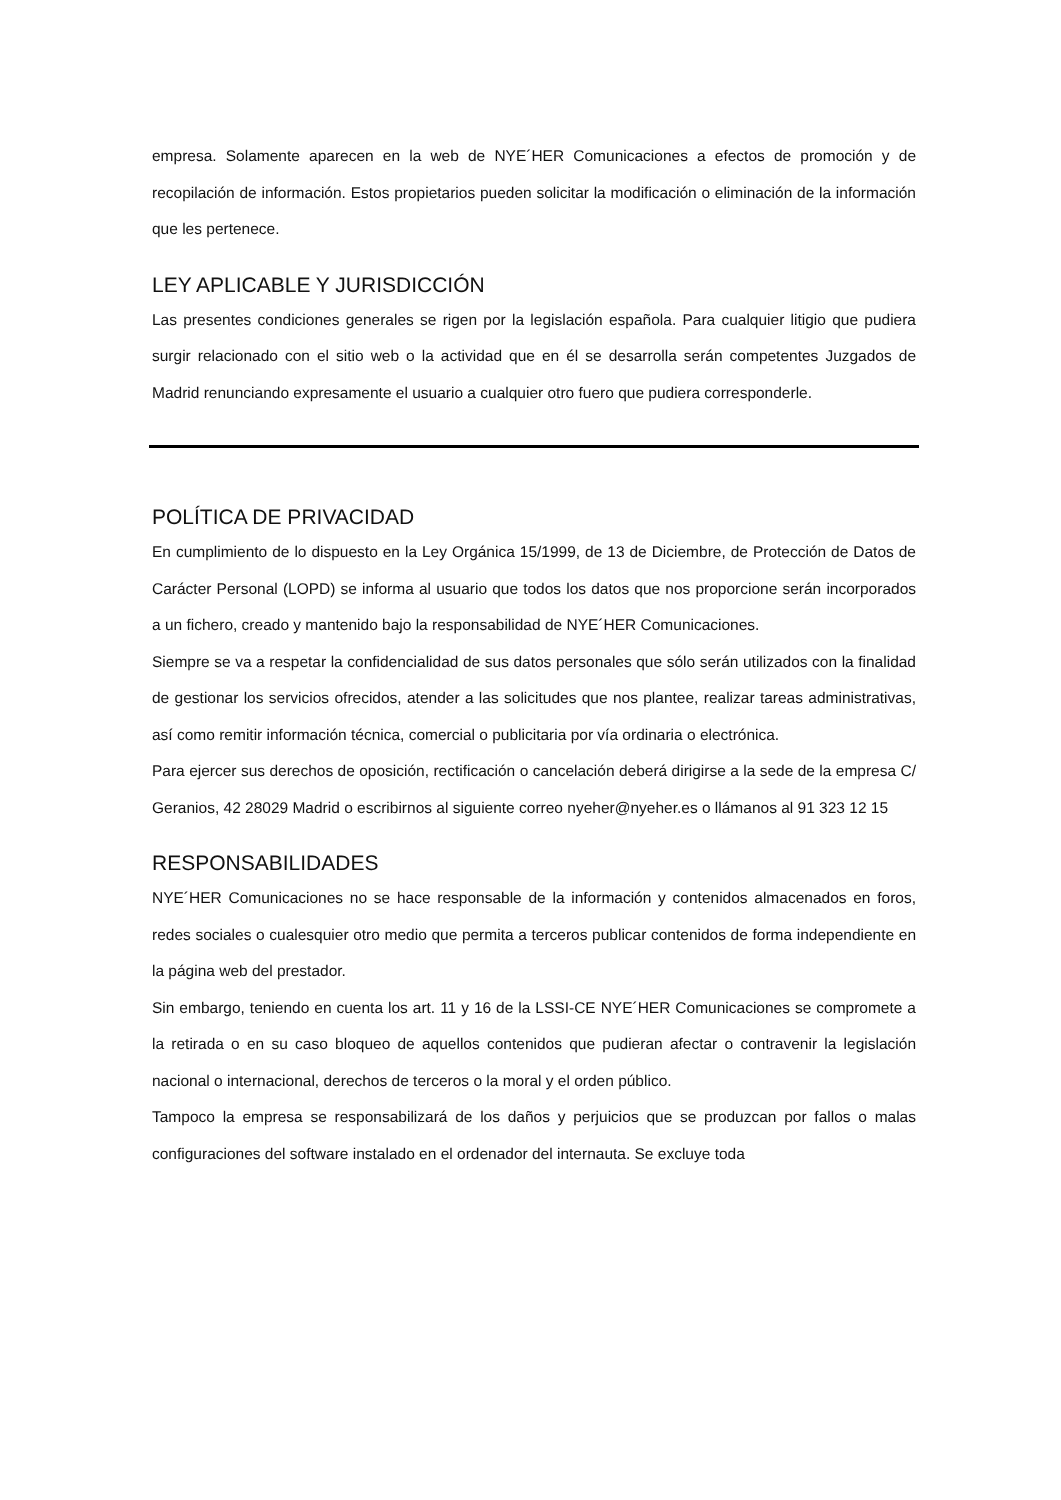empresa. Solamente aparecen en la web de NYE´HER Comunicaciones a efectos de promoción y de recopilación de información. Estos propietarios pueden solicitar la modificación o eliminación de la información que les pertenece.
LEY APLICABLE Y JURISDICCIÓN
Las presentes condiciones generales se rigen por la legislación española. Para cualquier litigio que pudiera surgir relacionado con el sitio web o la actividad que en él se desarrolla serán competentes Juzgados de Madrid renunciando expresamente el usuario a cualquier otro fuero que pudiera corresponderle.
POLÍTICA DE PRIVACIDAD
En cumplimiento de lo dispuesto en la Ley Orgánica 15/1999, de 13 de Diciembre, de Protección de Datos de Carácter Personal (LOPD) se informa al usuario que todos los datos que nos proporcione serán incorporados a un fichero, creado y mantenido bajo la responsabilidad de NYE´HER Comunicaciones.
Siempre se va a respetar la confidencialidad de sus datos personales que sólo serán utilizados con la finalidad de gestionar los servicios ofrecidos, atender a las solicitudes que nos plantee, realizar tareas administrativas, así como remitir información técnica, comercial o publicitaria por vía ordinaria o electrónica.
Para ejercer sus derechos de oposición, rectificación o cancelación deberá dirigirse a la sede de la empresa C/ Geranios, 42 28029 Madrid o escribirnos al siguiente correo nyeher@nyeher.es o llámanos al 91 323 12 15
RESPONSABILIDADES
NYE´HER Comunicaciones no se hace responsable de la información y contenidos almacenados en foros, redes sociales o cualesquier otro medio que permita a terceros publicar contenidos de forma independiente en la página web del prestador.
Sin embargo, teniendo en cuenta los art. 11 y 16 de la LSSI-CE NYE´HER Comunicaciones se compromete a la retirada o en su caso bloqueo de aquellos contenidos que pudieran afectar o contravenir la legislación nacional o internacional, derechos de terceros o la moral y el orden público.
Tampoco la empresa se responsabilizará de los daños y perjuicios que se produzcan por fallos o malas configuraciones del software instalado en el ordenador del internauta. Se excluye toda